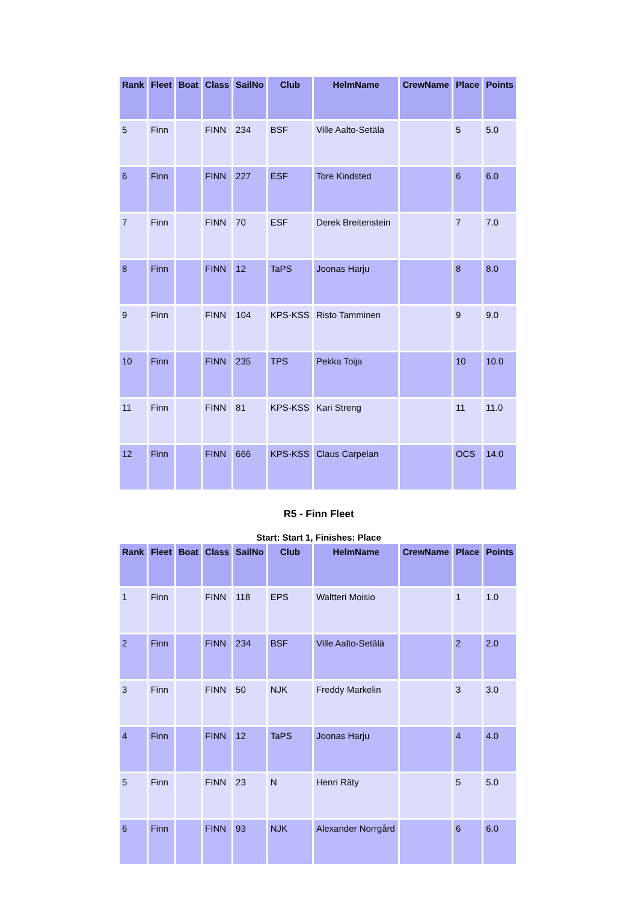| Rank | Fleet | Boat | Class | SailNo | Club | HelmName | CrewName | Place | Points |
| --- | --- | --- | --- | --- | --- | --- | --- | --- | --- |
| 5 | Finn | | FINN | 234 | BSF | Ville Aalto-Setälä | | 5 | 5.0 |
| 6 | Finn | | FINN | 227 | ESF | Tore Kindsted | | 6 | 6.0 |
| 7 | Finn | | FINN | 70 | ESF | Derek Breitenstein | | 7 | 7.0 |
| 8 | Finn | | FINN | 12 | TaPS | Joonas Harju | | 8 | 8.0 |
| 9 | Finn | | FINN | 104 | KPS-KSS | Risto Tamminen | | 9 | 9.0 |
| 10 | Finn | | FINN | 235 | TPS | Pekka Toija | | 10 | 10.0 |
| 11 | Finn | | FINN | 81 | KPS-KSS | Kari Streng | | 11 | 11.0 |
| 12 | Finn | | FINN | 666 | KPS-KSS | Claus Carpelan | | OCS | 14.0 |
R5 - Finn Fleet
Start: Start 1, Finishes: Place
| Rank | Fleet | Boat | Class | SailNo | Club | HelmName | CrewName | Place | Points |
| --- | --- | --- | --- | --- | --- | --- | --- | --- | --- |
| 1 | Finn | | FINN | 118 | EPS | Waltteri Moisio | | 1 | 1.0 |
| 2 | Finn | | FINN | 234 | BSF | Ville Aalto-Setälä | | 2 | 2.0 |
| 3 | Finn | | FINN | 50 | NJK | Freddy Markelin | | 3 | 3.0 |
| 4 | Finn | | FINN | 12 | TaPS | Joonas Harju | | 4 | 4.0 |
| 5 | Finn | | FINN | 23 | N | Henri Räty | | 5 | 5.0 |
| 6 | Finn | | FINN | 93 | NJK | Alexander Norrgård | | 6 | 6.0 |